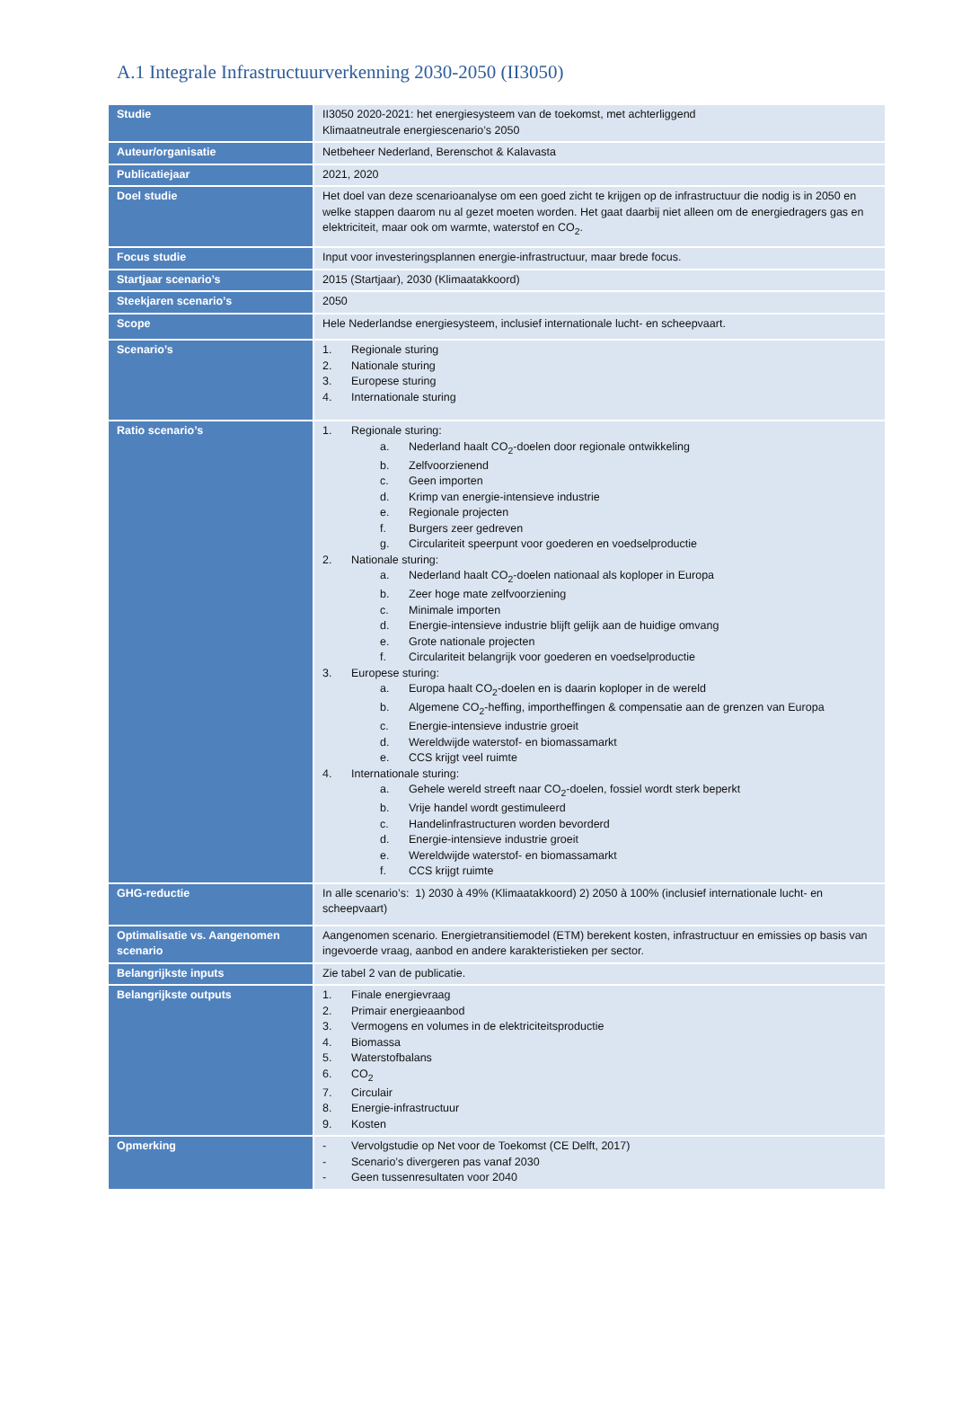A.1 Integrale Infrastructuurverkenning 2030-2050 (II3050)
| Studie | II3050 2020-2021: het energiesysteem van de toekomst, met achterliggend Klimaatneutrale energiescenario’s 2050 |
| Auteur/organisatie | Netbeheer Nederland, Berenschot & Kalavasta |
| Publicatiejaar | 2021, 2020 |
| Doel studie | Het doel van deze scenarioanalyse om een goed zicht te krijgen op de infrastructuur die nodig is in 2050 en welke stappen daarom nu al gezet moeten worden. Het gaat daarbij niet alleen om de energiedragers gas en elektriciteit, maar ook om warmte, waterstof en CO<sub>2</sub>. |
| Focus studie | Input voor investeringsplannen energie-infrastructuur, maar brede focus. |
| Startjaar scenario’s | 2015 (Startjaar), 2030 (Klimaatakkoord) |
| Steekjaren scenario’s | 2050 |
| Scope | Hele Nederlandse energiesysteem, inclusief internationale lucht- en scheepvaart. |
| Scenario’s | 1. Regionale sturing 2. Nationale sturing 3. Europese sturing 4. Internationale sturing |
| Ratio scenario’s | 1. Regionale sturing: a. Nederland haalt CO<sub>2</sub>-doelen door regionale ontwikkeling b. Zelfvoorzienend c. Geen importen d. Krimp van energie-intensieve industrie e. Regionale projecten f. Burgers zeer gedreven g. Circulariteit speerpunt voor goederen en voedselproductie 2. Nationale sturing: a. Nederland haalt CO<sub>2</sub>-doelen nationaal als koploper in Europa b. Zeer hoge mate zelfvoorziening c. Minimale importen d. Energie-intensieve industrie blijft gelijk aan de huidige omvang e. Grote nationale projecten f. Circulariteit belangrijk voor goederen en voedselproductie 3. Europese sturing: a. Europa haalt CO<sub>2</sub>-doelen en is daarin koploper in de wereld b. Algemene CO<sub>2</sub>-heffing, importheffingen & compensatie aan de grenzen van Europa c. Energie-intensieve industrie groeit d. Wereldwijde waterstof- en biomassamarkt e. CCS krijgt veel ruimte 4. Internationale sturing: a. Gehele wereld streeft naar CO<sub>2</sub>-doelen, fossiel wordt sterk beperkt b. Vrije handel wordt gestimuleerd c. Handelinfrastructuren worden bevorderd d. Energie-intensieve industrie groeit e. Wereldwijde waterstof- en biomassamarkt f. CCS krijgt ruimte |
| GHG-reductie | In alle scenario’s: 1) 2030 à 49% (Klimaatakkoord) 2) 2050 à 100% (inclusief internationale lucht- en scheepvaart) |
| Optimalisatie vs. Aangenomen scenario | Aangenomen scenario. Energietransitiemodel (ETM) berekent kosten, infrastructuur en emissies op basis van ingevoerde vraag, aanbod en andere karakteristieken per sector. |
| Belangrijkste inputs | Zie tabel 2 van de publicatie. |
| Belangrijkste outputs | 1. Finale energievraag 2. Primair energieaanbod 3. Vermogens en volumes in de elektriciteitsproductie 4. Biomassa 5. Waterstofbalans 6. CO<sub>2</sub> 7. Circulair 8. Energie-infrastructuur 9. Kosten |
| Opmerking | - Vervolgstudie op Net voor de Toekomst (CE Delft, 2017) - Scenario’s divergeren pas vanaf 2030 - Geen tussenresultaten voor 2040 |